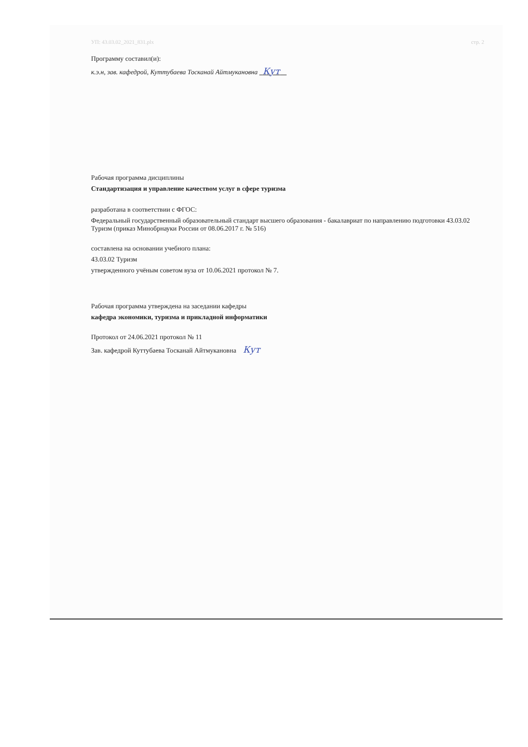УП: 43.03.02_2021_831.plx стр. 2
Программу составил(и):
к.э.н, зав. кафедрой, Куттубаева Тосканай Айтмукановна Кут
Рабочая программа дисциплины
Стандартизация и управление качеством услуг в сфере туризма
разработана в соответствии с ФГОС:
Федеральный государственный образовательный стандарт высшего образования - бакалавриат по направлению подготовки 43.03.02 Туризм (приказ Минобрнауки России от 08.06.2017 г. № 516)
составлена на основании учебного плана:
43.03.02 Туризм
утвержденного учёным советом вуза от 10.06.2021 протокол № 7.
Рабочая программа утверждена на заседании кафедры
кафедра экономики, туризма и прикладной информатики
Протокол от 24.06.2021 протокол № 11
Зав. кафедрой Куттубаева Тосканай Айтмукановна Кут